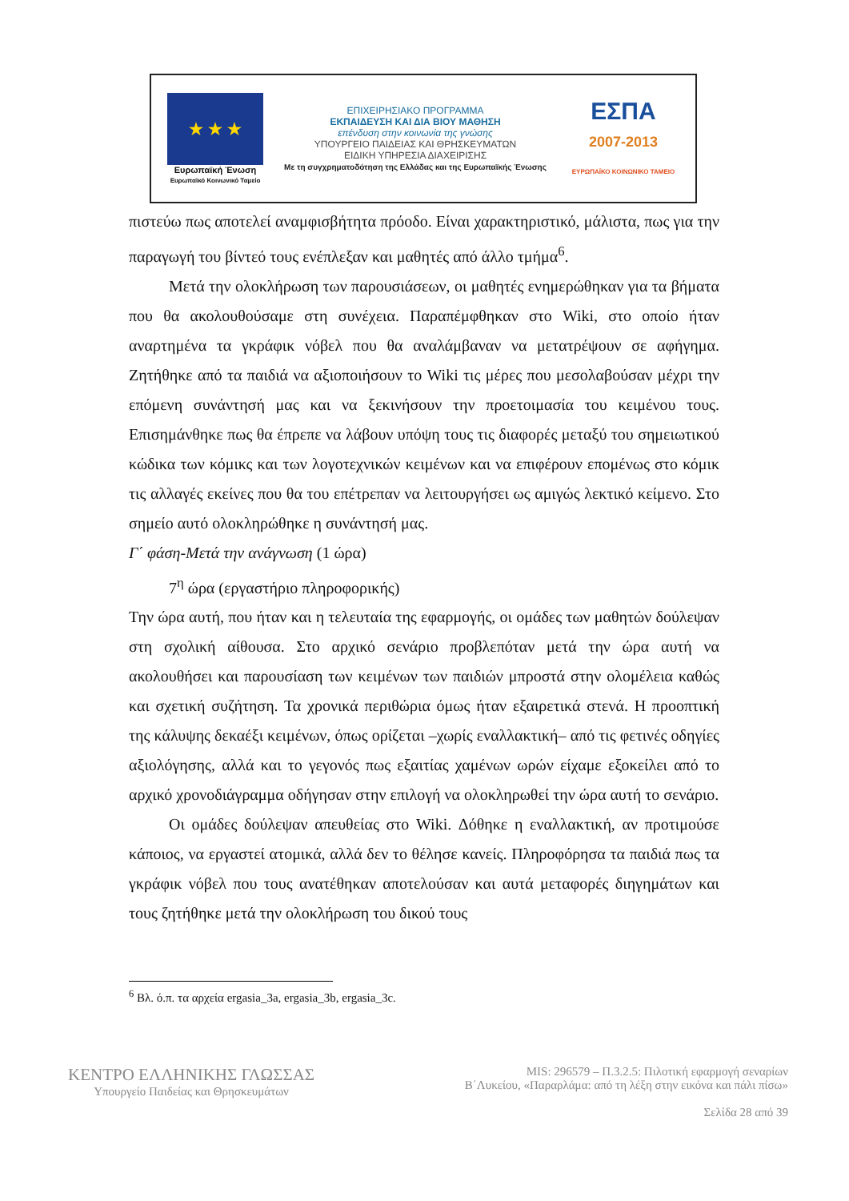★ ★ ★
Ευρωπαϊκή Ένωση
Ευρωπαϊκό Κοινωνικό Ταμείο
ΕΠΙΧΕΙΡΗΣΙΑΚΟ ΠΡΟΓΡΑΜΜΑ
ΕΚΠΑΙΔΕΥΣΗ ΚΑΙ ΔΙΑ ΒΙΟΥ ΜΑΘΗΣΗ
επένδυση στην κοινωνία της γνώσης
ΥΠΟΥΡΓΕΙΟ ΠΑΙΔΕΙΑΣ ΚΑΙ ΘΡΗΣΚΕΥΜΑΤΩΝ
ΕΙΔΙΚΗ ΥΠΗΡΕΣΙΑ ΔΙΑΧΕΙΡΙΣΗΣ
Με τη συγχρηματοδότηση της Ελλάδας και της Ευρωπαϊκής Ένωσης
ΕΣΠΑ
2007-2013
ΕΥΡΩΠΑΪΚΟ ΚΟΙΝΩΝΙΚΟ ΤΑΜΕΙΟ
πιστεύω πως αποτελεί αναμφισβήτητα πρόοδο. Είναι χαρακτηριστικό, μάλιστα, πως για την παραγωγή του βίντεό τους ενέπλεξαν και μαθητές από άλλο τμήμα<sup>6</sup>.
Μετά την ολοκλήρωση των παρουσιάσεων, οι μαθητές ενημερώθηκαν για τα βήματα που θα ακολουθούσαμε στη συνέχεια. Παραπέμφθηκαν στο Wiki, στο οποίο ήταν αναρτημένα τα γκράφικ νόβελ που θα αναλάμβαναν να μετατρέψουν σε αφήγημα. Ζητήθηκε από τα παιδιά να αξιοποιήσουν το Wiki τις μέρες που μεσολαβούσαν μέχρι την επόμενη συνάντησή μας και να ξεκινήσουν την προετοιμασία του κειμένου τους. Επισημάνθηκε πως θα έπρεπε να λάβουν υπόψη τους τις διαφορές μεταξύ του σημειωτικού κώδικα των κόμικς και των λογοτεχνικών κειμένων και να επιφέρουν επομένως στο κόμικ τις αλλαγές εκείνες που θα του επέτρεπαν να λειτουργήσει ως αμιγώς λεκτικό κείμενο. Στο σημείο αυτό ολοκληρώθηκε η συνάντησή μας.
Γ΄ φάση-Μετά την ανάγνωση (1 ώρα)
7<sup>η</sup> ώρα (εργαστήριο πληροφορικής)
Την ώρα αυτή, που ήταν και η τελευταία της εφαρμογής, οι ομάδες των μαθητών δούλεψαν στη σχολική αίθουσα. Στο αρχικό σενάριο προβλεπόταν μετά την ώρα αυτή να ακολουθήσει και παρουσίαση των κειμένων των παιδιών μπροστά στην ολομέλεια καθώς και σχετική συζήτηση. Τα χρονικά περιθώρια όμως ήταν εξαιρετικά στενά. Η προοπτική της κάλυψης δεκαέξι κειμένων, όπως ορίζεται –χωρίς εναλλακτική– από τις φετινές οδηγίες αξιολόγησης, αλλά και το γεγονός πως εξαιτίας χαμένων ωρών είχαμε εξοκείλει από το αρχικό χρονοδιάγραμμα οδήγησαν στην επιλογή να ολοκληρωθεί την ώρα αυτή το σενάριο.
Οι ομάδες δούλεψαν απευθείας στο Wiki. Δόθηκε η εναλλακτική, αν προτιμούσε κάποιος, να εργαστεί ατομικά, αλλά δεν το θέλησε κανείς. Πληροφόρησα τα παιδιά πως τα γκράφικ νόβελ που τους ανατέθηκαν αποτελούσαν και αυτά μεταφορές διηγημάτων και τους ζητήθηκε μετά την ολοκλήρωση του δικού τους
<sup>6</sup> Βλ. ό.π. τα αρχεία ergasia_3a, ergasia_3b, ergasia_3c.
ΚΕΝΤΡΟ ΕΛΛΗΝΙΚΗΣ ΓΛΩΣΣΑΣ
Υπουργείο Παιδείας και Θρησκευμάτων
MIS: 296579 – Π.3.2.5: Πιλοτική εφαρμογή σεναρίων
Β΄Λυκείου, «Παραρλάμα: από τη λέξη στην εικόνα και πάλι πίσω»
Σελίδα 28 από 39